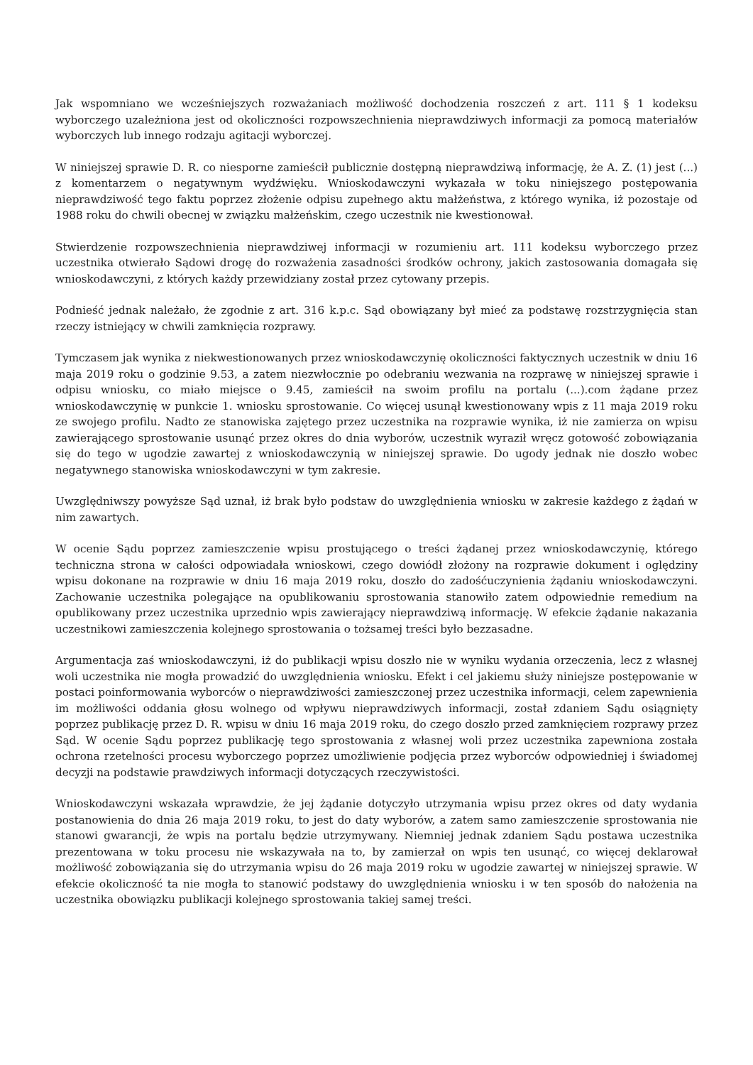Jak wspomniano we wcześniejszych rozważaniach możliwość dochodzenia roszczeń z art. 111 § 1 kodeksu wyborczego uzależniona jest od okoliczności rozpowszechnienia nieprawdziwych informacji za pomocą materiałów wyborczych lub innego rodzaju agitacji wyborczej.
W niniejszej sprawie D. R. co niesporne zamieścił publicznie dostępną nieprawdziwą informację, że A. Z. (1) jest (...) z komentarzem o negatywnym wydźwięku. Wnioskodawczyni wykazała w toku niniejszego postępowania nieprawdziwość tego faktu poprzez złożenie odpisu zupełnego aktu małżeństwa, z którego wynika, iż pozostaje od 1988 roku do chwili obecnej w związku małżeńskim, czego uczestnik nie kwestionował.
Stwierdzenie rozpowszechnienia nieprawdziwej informacji w rozumieniu art. 111 kodeksu wyborczego przez uczestnika otwierało Sądowi drogę do rozważenia zasadności środków ochrony, jakich zastosowania domagała się wnioskodawczyni, z których każdy przewidziany został przez cytowany przepis.
Podnieść jednak należało, że zgodnie z art. 316 k.p.c. Sąd obowiązany był mieć za podstawę rozstrzygnięcia stan rzeczy istniejący w chwili zamknięcia rozprawy.
Tymczasem jak wynika z niekwestionowanych przez wnioskodawczynię okoliczności faktycznych uczestnik w dniu 16 maja 2019 roku o godzinie 9.53, a zatem niezwłocznie po odebraniu wezwania na rozprawę w niniejszej sprawie i odpisu wniosku, co miało miejsce o 9.45, zamieścił na swoim profilu na portalu (...).com żądane przez wnioskodawczynię w punkcie 1. wniosku sprostowanie. Co więcej usunął kwestionowany wpis z 11 maja 2019 roku ze swojego profilu. Nadto ze stanowiska zajętego przez uczestnika na rozprawie wynika, iż nie zamierza on wpisu zawierającego sprostowanie usunąć przez okres do dnia wyborów, uczestnik wyraził wręcz gotowość zobowiązania się do tego w ugodzie zawartej z wnioskodawczynią w niniejszej sprawie. Do ugody jednak nie doszło wobec negatywnego stanowiska wnioskodawczyni w tym zakresie.
Uwzględniwszy powyższe Sąd uznał, iż brak było podstaw do uwzględnienia wniosku w zakresie każdego z żądań w nim zawartych.
W ocenie Sądu poprzez zamieszczenie wpisu prostującego o treści żądanej przez wnioskodawczynię, którego techniczna strona w całości odpowiadała wnioskowi, czego dowiódł złożony na rozprawie dokument i oględziny wpisu dokonane na rozprawie w dniu 16 maja 2019 roku, doszło do zadośćuczynienia żądaniu wnioskodawczyni. Zachowanie uczestnika polegające na opublikowaniu sprostowania stanowiło zatem odpowiednie remedium na opublikowany przez uczestnika uprzednio wpis zawierający nieprawdziwą informację. W efekcie żądanie nakazania uczestnikowi zamieszczenia kolejnego sprostowania o tożsamej treści było bezzasadne.
Argumentacja zaś wnioskodawczyni, iż do publikacji wpisu doszło nie w wyniku wydania orzeczenia, lecz z własnej woli uczestnika nie mogła prowadzić do uwzględnienia wniosku. Efekt i cel jakiemu służy niniejsze postępowanie w postaci poinformowania wyborców o nieprawdziwości zamieszczonej przez uczestnika informacji, celem zapewnienia im możliwości oddania głosu wolnego od wpływu nieprawdziwych informacji, został zdaniem Sądu osiągnięty poprzez publikację przez D. R. wpisu w dniu 16 maja 2019 roku, do czego doszło przed zamknięciem rozprawy przez Sąd. W ocenie Sądu poprzez publikację tego sprostowania z własnej woli przez uczestnika zapewniona została ochrona rzetelności procesu wyborczego poprzez umożliwienie podjęcia przez wyborców odpowiedniej i świadomej decyzji na podstawie prawdziwych informacji dotyczących rzeczywistości.
Wnioskodawczyni wskazała wprawdzie, że jej żądanie dotyczyło utrzymania wpisu przez okres od daty wydania postanowienia do dnia 26 maja 2019 roku, to jest do daty wyborów, a zatem samo zamieszczenie sprostowania nie stanowi gwarancji, że wpis na portalu będzie utrzymywany. Niemniej jednak zdaniem Sądu postawa uczestnika prezentowana w toku procesu nie wskazywała na to, by zamierzał on wpis ten usunąć, co więcej deklarował możliwość zobowiązania się do utrzymania wpisu do 26 maja 2019 roku w ugodzie zawartej w niniejszej sprawie. W efekcie okoliczność ta nie mogła to stanowić podstawy do uwzględnienia wniosku i w ten sposób do nałożenia na uczestnika obowiązku publikacji kolejnego sprostowania takiej samej treści.